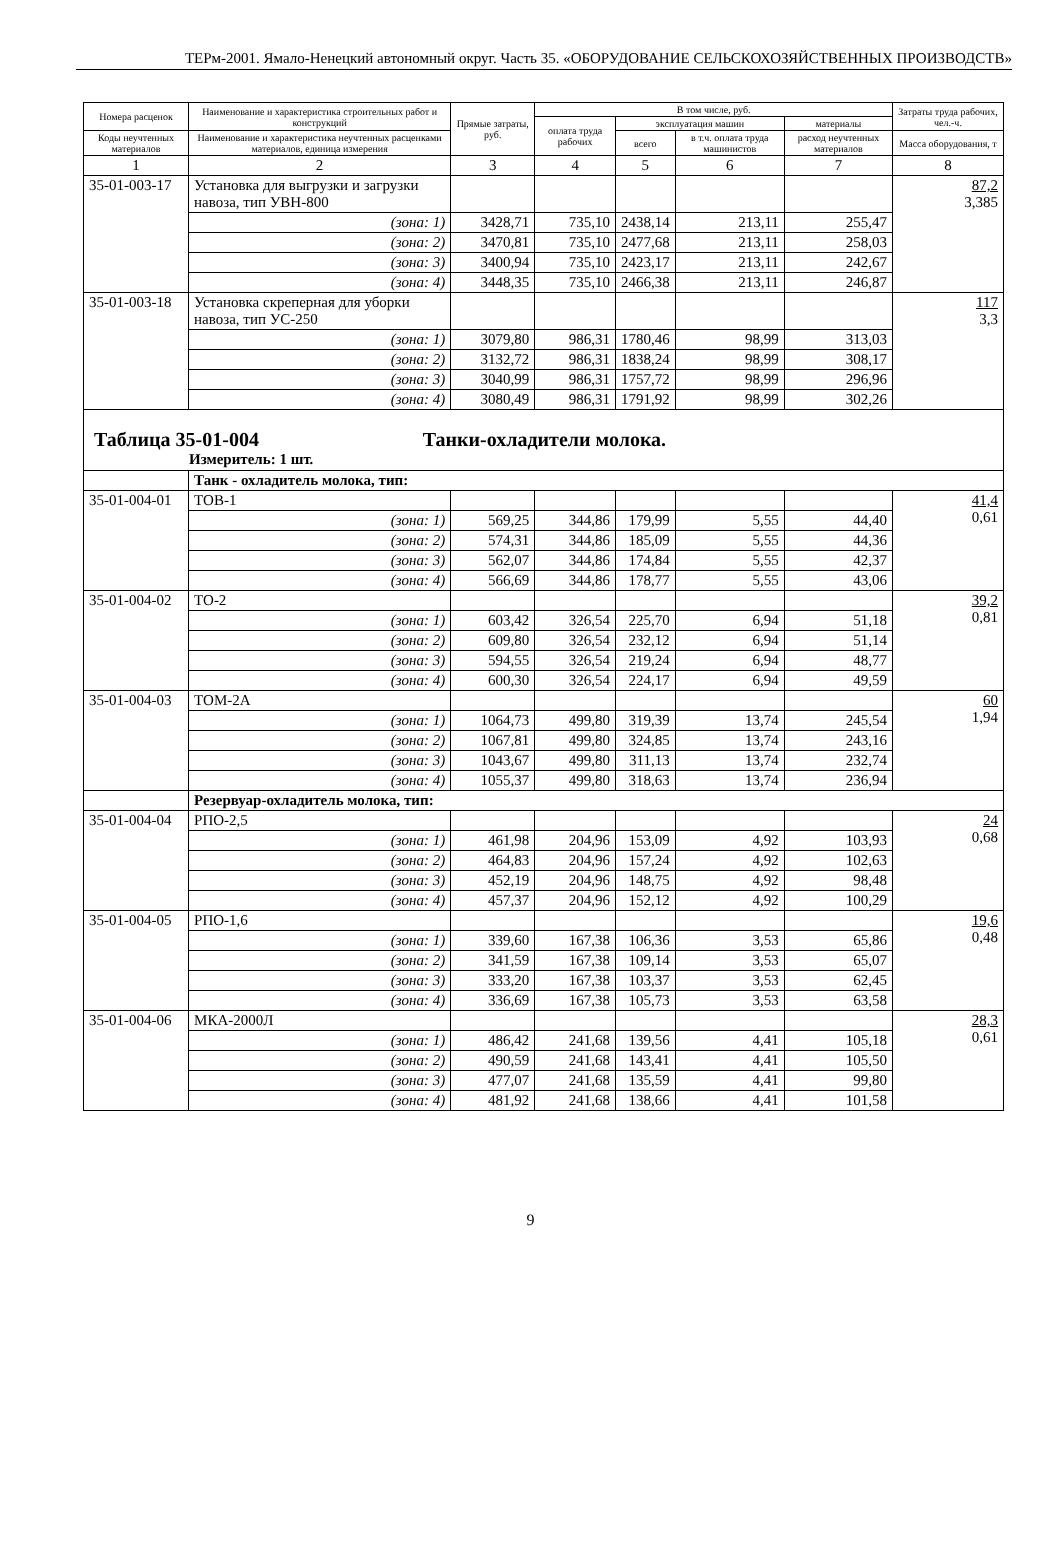ТЕРм-2001. Ямало-Ненецкий автономный округ. Часть 35. «ОБОРУДОВАНИЕ СЕЛЬСКОХОЗЯЙСТВЕННЫХ ПРОИЗВОДСТВ»
| Номера расценок | Наименование и характеристика строительных работ и конструкций | Прямые затраты, руб. | В том числе, руб. | | | | Затраты труда рабочих, чел.-ч. |
| --- | --- | --- | --- | --- | --- | --- | --- |
| | | | оплата труда рабочих | эксплуатация машин | | материалы | |
| Коды неучтенных материалов | Наименование и характеристика неучтенных расценками материалов, единица измерения | | | всего | в т.ч. оплата труда машинистов | расход неучтенных материалов | Масса оборудования, т |
| 1 | 2 | 3 | 4 | 5 | 6 | 7 | 8 |
| 35-01-003-17 | Установка для выгрузки и загрузки навоза, тип УВН-800 | | | | | | 87,2 3,385 |
| | (зона: 1) | 3428,71 | 735,10 | 2438,14 | 213,11 | 255,47 | |
| | (зона: 2) | 3470,81 | 735,10 | 2477,68 | 213,11 | 258,03 | |
| | (зона: 3) | 3400,94 | 735,10 | 2423,17 | 213,11 | 242,67 | |
| | (зона: 4) | 3448,35 | 735,10 | 2466,38 | 213,11 | 246,87 | |
| 35-01-003-18 | Установка скреперная для уборки навоза, тип УС-250 | | | | | | 117 3,3 |
| | (зона: 1) | 3079,80 | 986,31 | 1780,46 | 98,99 | 313,03 | |
| | (зона: 2) | 3132,72 | 986,31 | 1838,24 | 98,99 | 308,17 | |
| | (зона: 3) | 3040,99 | 986,31 | 1757,72 | 98,99 | 296,96 | |
| | (зона: 4) | 3080,49 | 986,31 | 1791,92 | 98,99 | 302,26 | |
| Таблица 35-01-004 Танки-охладители молока. Измеритель: 1 шт. | | | | | | | |
| | Танк - охладитель молока, тип: | | | | | | |
| 35-01-004-01 | ТОВ-1 | | | | | | 41,4 0,61 |
| | (зона: 1) | 569,25 | 344,86 | 179,99 | 5,55 | 44,40 | |
| | (зона: 2) | 574,31 | 344,86 | 185,09 | 5,55 | 44,36 | |
| | (зона: 3) | 562,07 | 344,86 | 174,84 | 5,55 | 42,37 | |
| | (зона: 4) | 566,69 | 344,86 | 178,77 | 5,55 | 43,06 | |
| 35-01-004-02 | ТО-2 | | | | | | 39,2 0,81 |
| | (зона: 1) | 603,42 | 326,54 | 225,70 | 6,94 | 51,18 | |
| | (зона: 2) | 609,80 | 326,54 | 232,12 | 6,94 | 51,14 | |
| | (зона: 3) | 594,55 | 326,54 | 219,24 | 6,94 | 48,77 | |
| | (зона: 4) | 600,30 | 326,54 | 224,17 | 6,94 | 49,59 | |
| 35-01-004-03 | ТОМ-2А | | | | | | 60 1,94 |
| | (зона: 1) | 1064,73 | 499,80 | 319,39 | 13,74 | 245,54 | |
| | (зона: 2) | 1067,81 | 499,80 | 324,85 | 13,74 | 243,16 | |
| | (зона: 3) | 1043,67 | 499,80 | 311,13 | 13,74 | 232,74 | |
| | (зона: 4) | 1055,37 | 499,80 | 318,63 | 13,74 | 236,94 | |
| | Резервуар-охладитель молока, тип: | | | | | | |
| 35-01-004-04 | РПО-2,5 | | | | | | 24 0,68 |
| | (зона: 1) | 461,98 | 204,96 | 153,09 | 4,92 | 103,93 | |
| | (зона: 2) | 464,83 | 204,96 | 157,24 | 4,92 | 102,63 | |
| | (зона: 3) | 452,19 | 204,96 | 148,75 | 4,92 | 98,48 | |
| | (зона: 4) | 457,37 | 204,96 | 152,12 | 4,92 | 100,29 | |
| 35-01-004-05 | РПО-1,6 | | | | | | 19,6 0,48 |
| | (зона: 1) | 339,60 | 167,38 | 106,36 | 3,53 | 65,86 | |
| | (зона: 2) | 341,59 | 167,38 | 109,14 | 3,53 | 65,07 | |
| | (зона: 3) | 333,20 | 167,38 | 103,37 | 3,53 | 62,45 | |
| | (зона: 4) | 336,69 | 167,38 | 105,73 | 3,53 | 63,58 | |
| 35-01-004-06 | МКА-2000Л | | | | | | 28,3 0,61 |
| | (зона: 1) | 486,42 | 241,68 | 139,56 | 4,41 | 105,18 | |
| | (зона: 2) | 490,59 | 241,68 | 143,41 | 4,41 | 105,50 | |
| | (зона: 3) | 477,07 | 241,68 | 135,59 | 4,41 | 99,80 | |
| | (зона: 4) | 481,92 | 241,68 | 138,66 | 4,41 | 101,58 | |
9